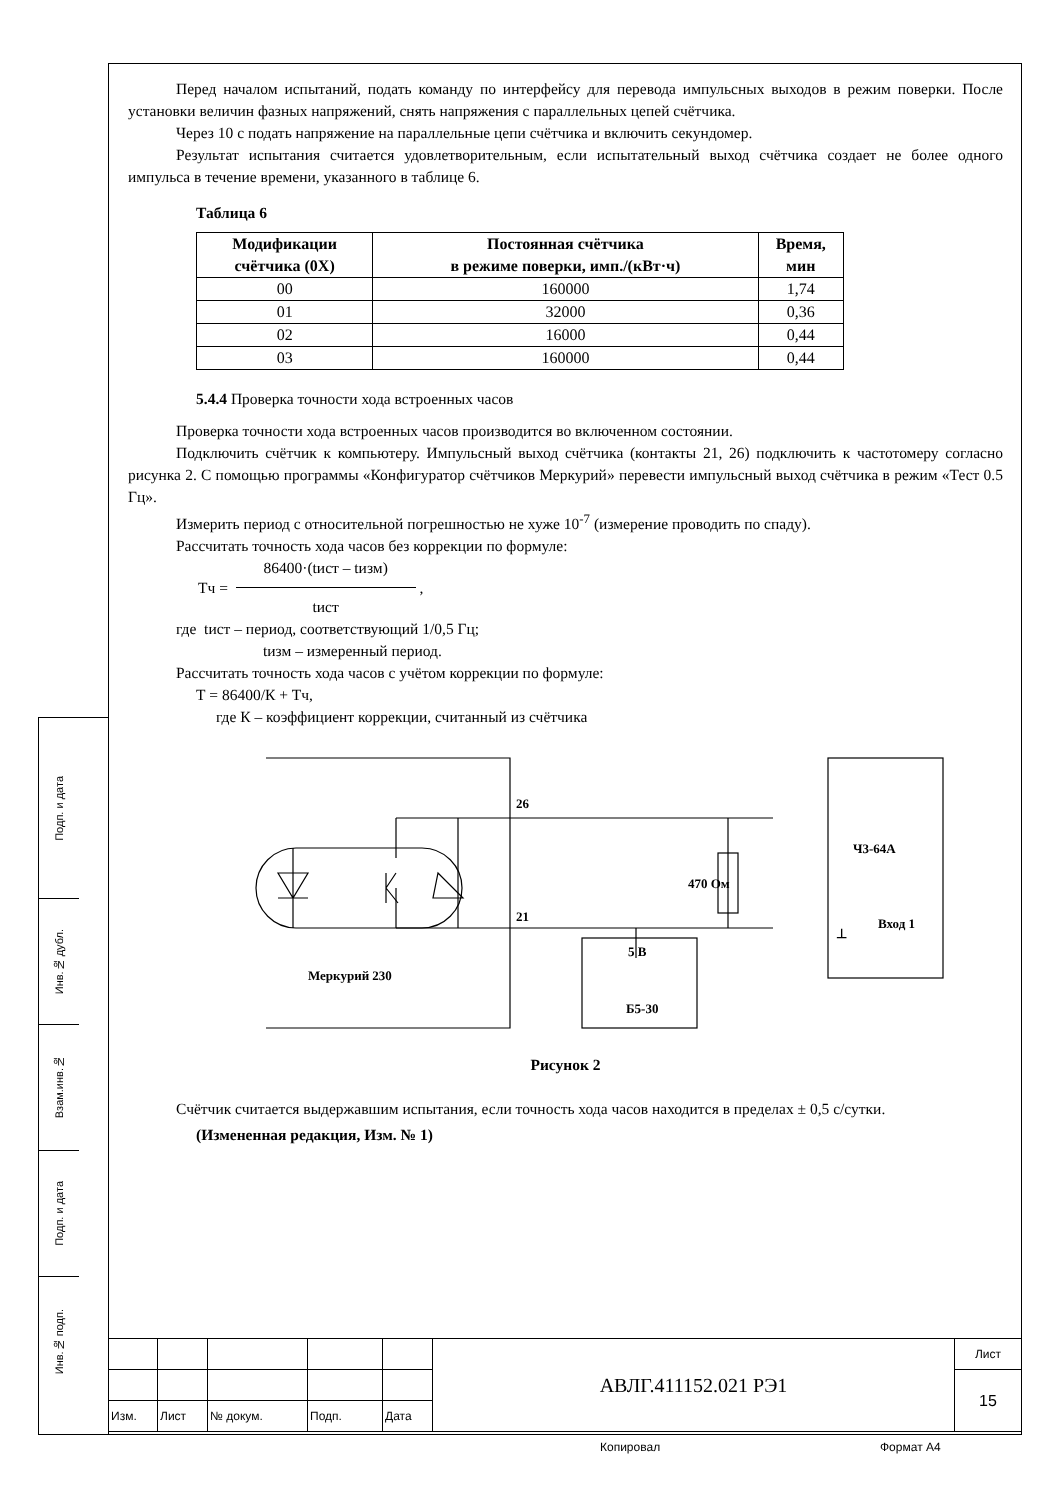Подп. и дата
Инв.№ дубл.
Взам.инв.№
Подп. и дата
Инв.№ подп.
Перед началом испытаний, подать команду по интерфейсу для перевода импульсных выходов в режим поверки. После установки величин фазных напряжений, снять напряжения с параллельных цепей счётчика.
Через 10 с подать напряжение на параллельные цепи счётчика и включить секундомер.
Результат испытания считается удовлетворительным, если испытательный выход счётчика создает не более одного импульса в течение времени, указанного в таблице 6.
Таблица 6
| Модификации счётчика (0Х) | Постоянная счётчика в режиме поверки, имп./(кВт·ч) | Время, мин |
| --- | --- | --- |
| 00 | 160000 | 1,74 |
| 01 | 32000 | 0,36 |
| 02 | 16000 | 0,44 |
| 03 | 160000 | 0,44 |
5.4.4 Проверка точности хода встроенных часов
Проверка точности хода встроенных часов производится во включенном состоянии.
Подключить счётчик к компьютеру. Импульсный выход счётчика (контакты 21, 26) подключить к частотомеру согласно рисунка 2. С помощью программы «Конфигуратор счётчиков Меркурий» перевести импульсный выход счётчика в режим «Тест 0.5 Гц».
Измерить период с относительной погрешностью не хуже 10<sup>-7</sup> (измерение проводить по спаду).
Рассчитать точность хода часов без коррекции по формуле:
Тч =
86400·(tист – tизм)
tист
,
где tист – период, соответствующий 1/0,5 Гц;
tизм – измеренный период.
Рассчитать точность хода часов с учётом коррекции по формуле:
Т = 86400/К + Тч,
где К – коэффициент коррекции, считанный из счётчика
26
21
470 Ом
Ч3-64А
Вход 1
⊥
5 В
Б5-30
Меркурий 230
Рисунок 2
Счётчик считается выдержавшим испытания, если точность хода часов находится в пределах ± 0,5 с/сутки.
(Измененная редакция, Изм. № 1)
| | | | | | АВЛГ.411152.021 РЭ1 | Лист |
| | | | | | | 15 |
| Изм. | Лист | № докум. | Подп. | Дата | | |
Копировал Формат А4